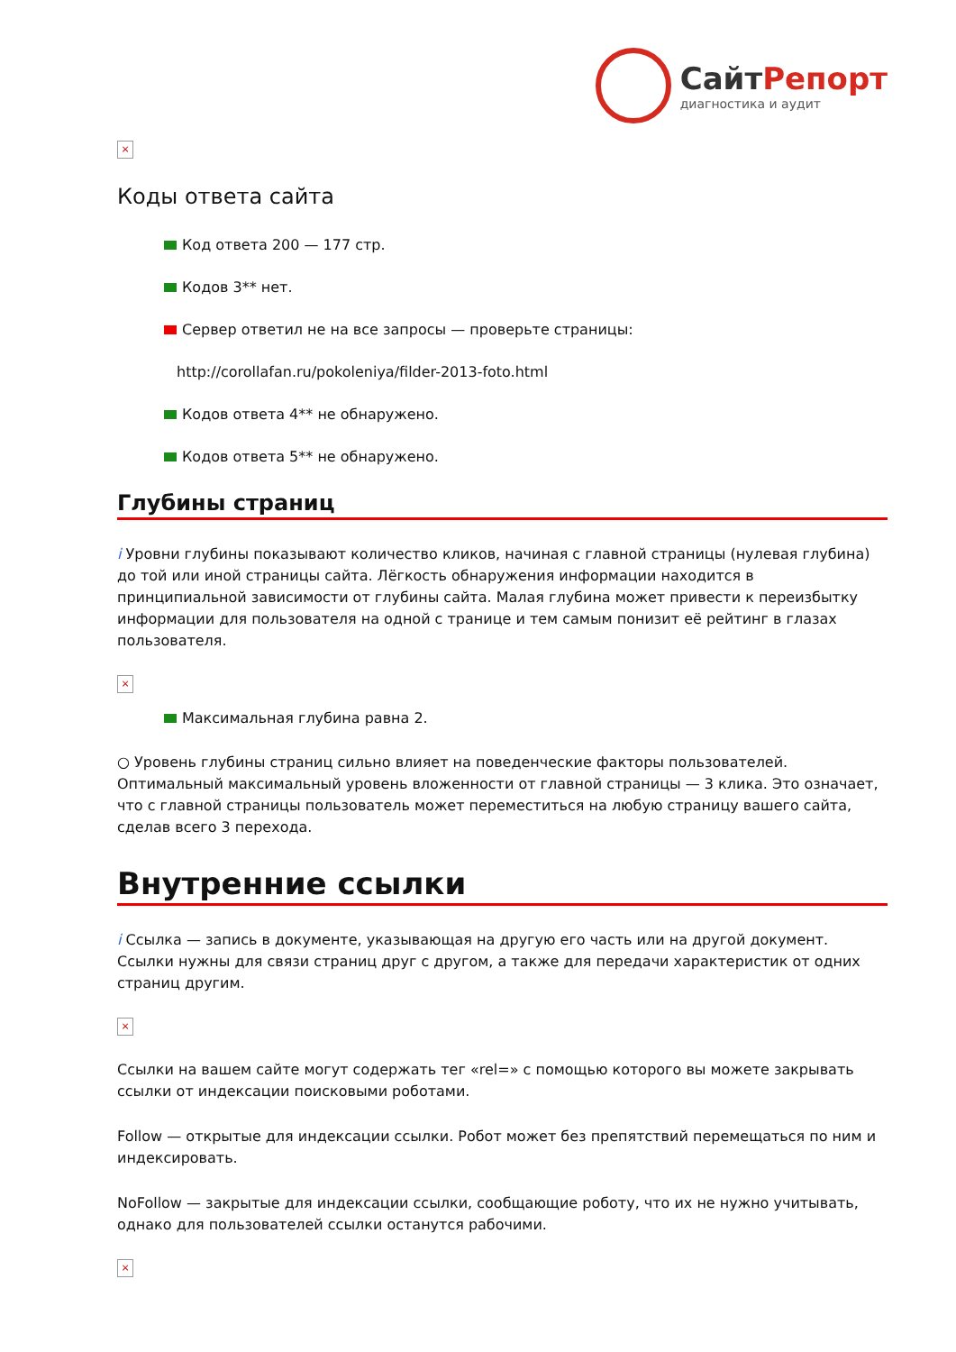СайтРепорт
диагностика и аудит
×
Коды ответа сайта
Код ответа 200 — 177 стр.
Кодов 3** нет.
Сервер ответил не на все запросы — проверьте страницы:
http://corollafan.ru/pokoleniya/filder-2013-foto.html
Кодов ответа 4** не обнаружено.
Кодов ответа 5** не обнаружено.
Глубины страниц
i Уровни глубины показывают количество кликов, начиная с главной страницы (нулевая глубина) до той или иной страницы сайта. Лёгкость обнаружения информации находится в принципиальной зависимости от глубины сайта. Малая глубина может привести к переизбытку информации для пользователя на одной с транице и тем самым понизит её рейтинг в глазах пользователя.
×
Максимальная глубина равна 2.
○ Уровень глубины страниц сильно влияет на поведенческие факторы пользователей. Оптимальный максимальный уровень вложенности от главной страницы — 3 клика. Это означает, что с главной страницы пользователь может переместиться на любую страницу вашего сайта, сделав всего 3 перехода.
Внутренние ссылки
i Ссылка — запись в документе, указывающая на другую его часть или на другой документ. Ссылки нужны для связи страниц друг с другом, а также для передачи характеристик от одних страниц другим.
×
Ссылки на вашем сайте могут содержать тег «rel=» с помощью которого вы можете закрывать ссылки от индексации поисковыми роботами.
Follow — открытые для индексации ссылки. Робот может без препятствий перемещаться по ним и индексировать.
NoFollow — закрытые для индексации ссылки, сообщающие роботу, что их не нужно учитывать, однако для пользователей ссылки останутся рабочими.
×